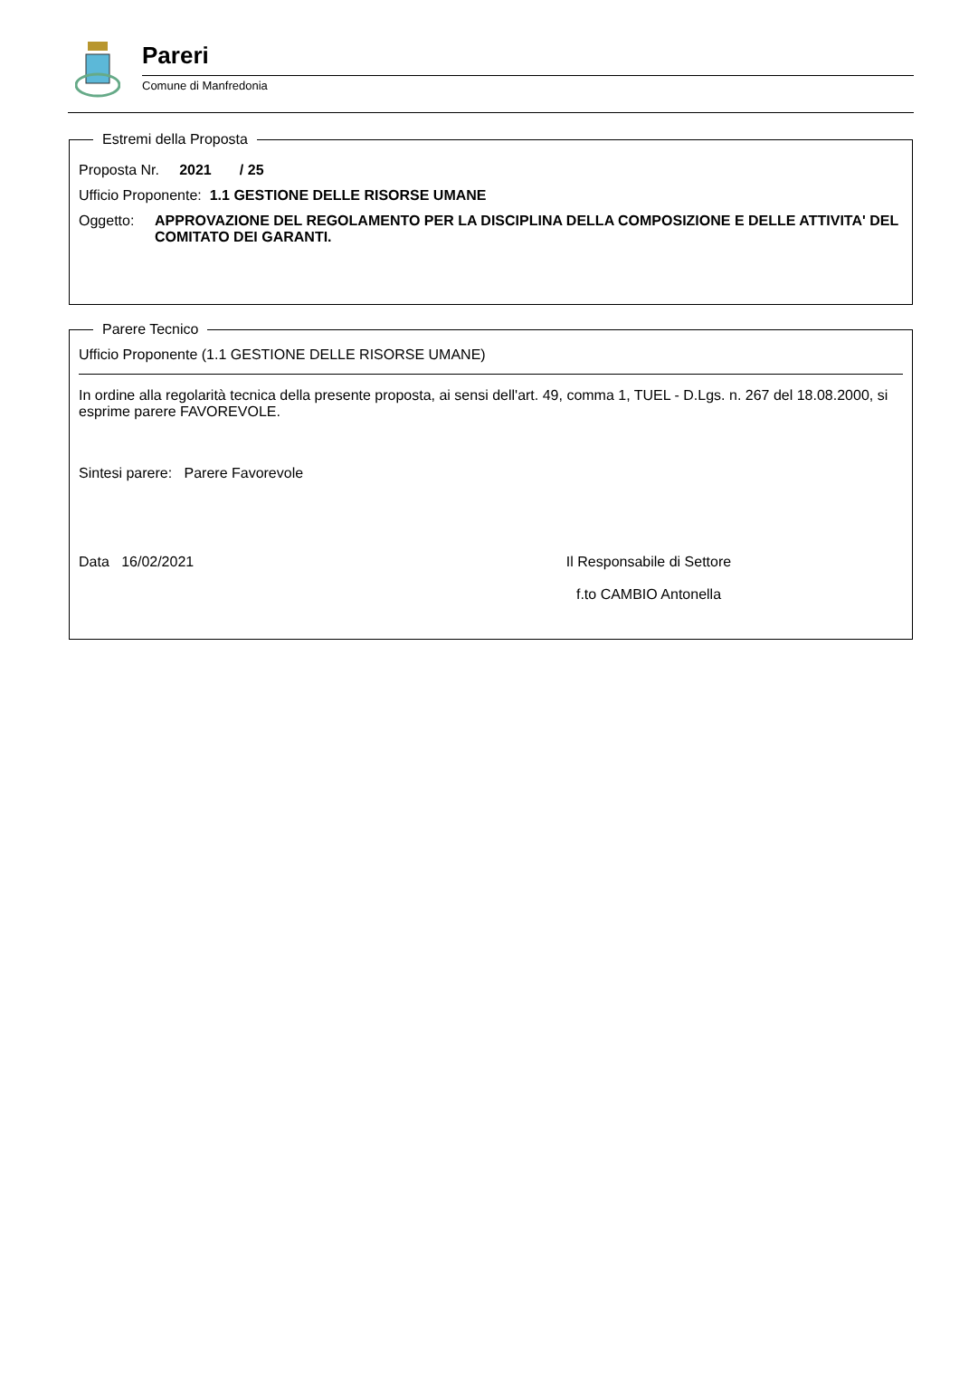Pareri
Comune di Manfredonia
Estremi della Proposta
Proposta Nr. 2021 / 25
Ufficio Proponente: 1.1 GESTIONE DELLE RISORSE UMANE
Oggetto: APPROVAZIONE DEL REGOLAMENTO PER LA DISCIPLINA DELLA COMPOSIZIONE E DELLE ATTIVITA' DEL COMITATO DEI GARANTI.
Parere Tecnico
Ufficio Proponente (1.1 GESTIONE DELLE RISORSE UMANE)
In ordine alla regolarità tecnica della presente proposta, ai sensi dell'art. 49, comma 1, TUEL - D.Lgs. n. 267 del 18.08.2000, si esprime parere FAVOREVOLE.
Sintesi parere: Parere Favorevole
Data 16/02/2021 Il Responsabile di Settore
f.to CAMBIO Antonella